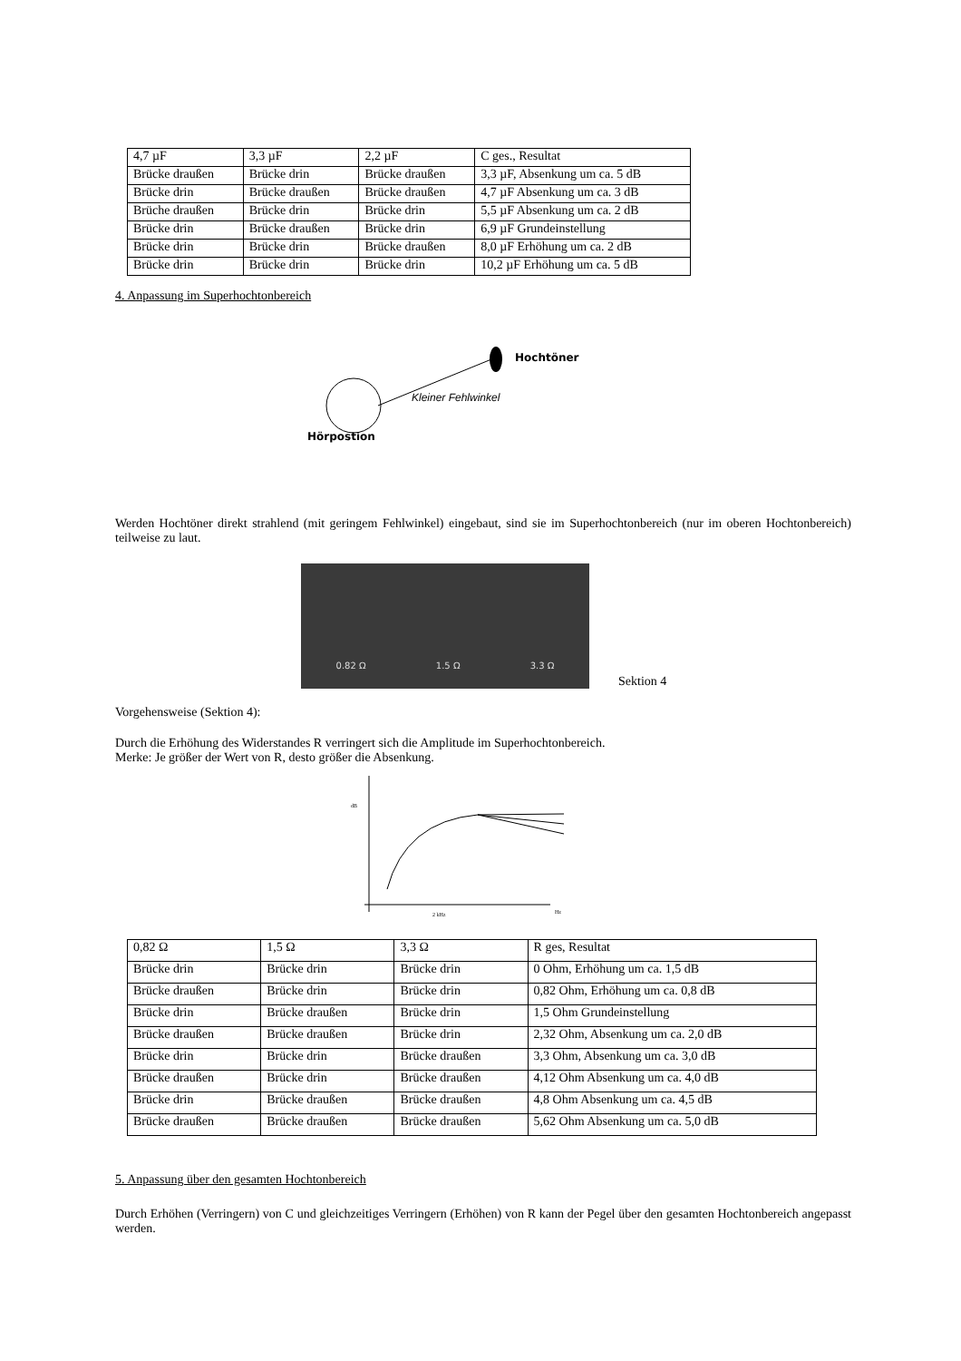| 4,7 µF | 3,3 µF | 2,2 µF | C ges., Resultat |
| Brücke draußen | Brücke drin | Brücke draußen | 3,3 µF, Absenkung um ca. 5 dB |
| Brücke drin | Brücke draußen | Brücke draußen | 4,7 µF Absenkung um ca. 3 dB |
| Brüche draußen | Brücke drin | Brücke drin | 5,5 µF Absenkung um ca. 2 dB |
| Brücke drin | Brücke draußen | Brücke drin | 6,9 µF Grundeinstellung |
| Brücke drin | Brücke drin | Brücke draußen | 8,0 µF Erhöhung um ca. 2 dB |
| Brücke drin | Brücke drin | Brücke drin | 10,2 µF Erhöhung um ca. 5 dB |
4. Anpassung im Superhochtonbereich
Hochtöner
Kleiner Fehlwinkel
Hörpostion
Werden Hochtöner direkt strahlend (mit geringem Fehlwinkel) eingebaut, sind sie im Superhochtonbereich (nur im oberen Hochtonbereich) teilweise zu laut.
0.82 Ω 1.5 Ω 3.3 Ω
Sektion 4
Vorgehensweise (Sektion 4):
Durch die Erhöhung des Widerstandes R verringert sich die Amplitude im Superhochtonbereich.
Merke: Je größer der Wert von R, desto größer die Absenkung.
dB
2 kHz
Hz
| 0,82 Ω | 1,5 Ω | 3,3 Ω | R ges, Resultat |
| Brücke drin | Brücke drin | Brücke drin | 0 Ohm, Erhöhung um ca. 1,5 dB |
| Brücke draußen | Brücke drin | Brücke drin | 0,82 Ohm, Erhöhung um ca. 0,8 dB |
| Brücke drin | Brücke draußen | Brücke drin | 1,5 Ohm Grundeinstellung |
| Brücke draußen | Brücke draußen | Brücke drin | 2,32 Ohm, Absenkung um ca. 2,0 dB |
| Brücke drin | Brücke drin | Brücke draußen | 3,3 Ohm, Absenkung um ca. 3,0 dB |
| Brücke draußen | Brücke drin | Brücke draußen | 4,12 Ohm Absenkung um ca. 4,0 dB |
| Brücke drin | Brücke draußen | Brücke draußen | 4,8 Ohm Absenkung um ca. 4,5 dB |
| Brücke draußen | Brücke draußen | Brücke draußen | 5,62 Ohm Absenkung um ca. 5,0 dB |
5. Anpassung über den gesamten Hochtonbereich
Durch Erhöhen (Verringern) von C und gleichzeitiges Verringern (Erhöhen) von R kann der Pegel über den gesamten Hochtonbereich angepasst werden.